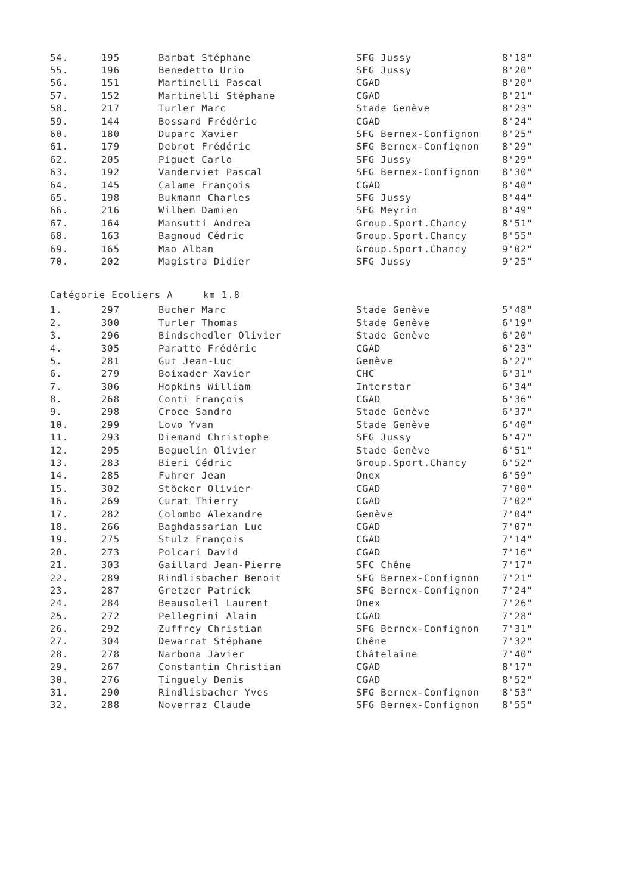| 54. | 195 | Barbat Stéphane | SFG Jussy | 8'18" |
| 55. | 196 | Benedetto Urio | SFG Jussy | 8'20" |
| 56. | 151 | Martinelli Pascal | CGAD | 8'20" |
| 57. | 152 | Martinelli Stéphane | CGAD | 8'21" |
| 58. | 217 | Turler Marc | Stade Genève | 8'23" |
| 59. | 144 | Bossard Frédéric | CGAD | 8'24" |
| 60. | 180 | Duparc Xavier | SFG Bernex-Confignon | 8'25" |
| 61. | 179 | Debrot Frédéric | SFG Bernex-Confignon | 8'29" |
| 62. | 205 | Piguet Carlo | SFG Jussy | 8'29" |
| 63. | 192 | Vanderviet Pascal | SFG Bernex-Confignon | 8'30" |
| 64. | 145 | Calame François | CGAD | 8'40" |
| 65. | 198 | Bukmann Charles | SFG Jussy | 8'44" |
| 66. | 216 | Wilhem Damien | SFG Meyrin | 8'49" |
| 67. | 164 | Mansutti Andrea | Group.Sport.Chancy | 8'51" |
| 68. | 163 | Bagnoud Cédric | Group.Sport.Chancy | 8'55" |
| 69. | 165 | Mao Alban | Group.Sport.Chancy | 9'02" |
| 70. | 202 | Magistra Didier | SFG Jussy | 9'25" |
Catégorie Ecoliers A km 1.8
| 1. | 297 | Bucher Marc | Stade Genève | 5'48" |
| 2. | 300 | Turler Thomas | Stade Genève | 6'19" |
| 3. | 296 | Bindschedler Olivier | Stade Genève | 6'20" |
| 4. | 305 | Paratte Frédéric | CGAD | 6'23" |
| 5. | 281 | Gut Jean-Luc | Genève | 6'27" |
| 6. | 279 | Boixader Xavier | CHC | 6'31" |
| 7. | 306 | Hopkins William | Interstar | 6'34" |
| 8. | 268 | Conti François | CGAD | 6'36" |
| 9. | 298 | Croce Sandro | Stade Genève | 6'37" |
| 10. | 299 | Lovo Yvan | Stade Genève | 6'40" |
| 11. | 293 | Diemand Christophe | SFG Jussy | 6'47" |
| 12. | 295 | Beguelin Olivier | Stade Genève | 6'51" |
| 13. | 283 | Bieri Cédric | Group.Sport.Chancy | 6'52" |
| 14. | 285 | Fuhrer Jean | Onex | 6'59" |
| 15. | 302 | Stöcker Olivier | CGAD | 7'00" |
| 16. | 269 | Curat Thierry | CGAD | 7'02" |
| 17. | 282 | Colombo Alexandre | Genève | 7'04" |
| 18. | 266 | Baghdassarian Luc | CGAD | 7'07" |
| 19. | 275 | Stulz François | CGAD | 7'14" |
| 20. | 273 | Polcari David | CGAD | 7'16" |
| 21. | 303 | Gaillard Jean-Pierre | SFC Chêne | 7'17" |
| 22. | 289 | Rindlisbacher Benoit | SFG Bernex-Confignon | 7'21" |
| 23. | 287 | Gretzer Patrick | SFG Bernex-Confignon | 7'24" |
| 24. | 284 | Beausoleil Laurent | Onex | 7'26" |
| 25. | 272 | Pellegrini Alain | CGAD | 7'28" |
| 26. | 292 | Zuffrey Christian | SFG Bernex-Confignon | 7'31" |
| 27. | 304 | Dewarrat Stéphane | Chêne | 7'32" |
| 28. | 278 | Narbona Javier | Châtelaine | 7'40" |
| 29. | 267 | Constantin Christian | CGAD | 8'17" |
| 30. | 276 | Tinguely Denis | CGAD | 8'52" |
| 31. | 290 | Rindlisbacher Yves | SFG Bernex-Confignon | 8'53" |
| 32. | 288 | Noverraz Claude | SFG Bernex-Confignon | 8'55" |